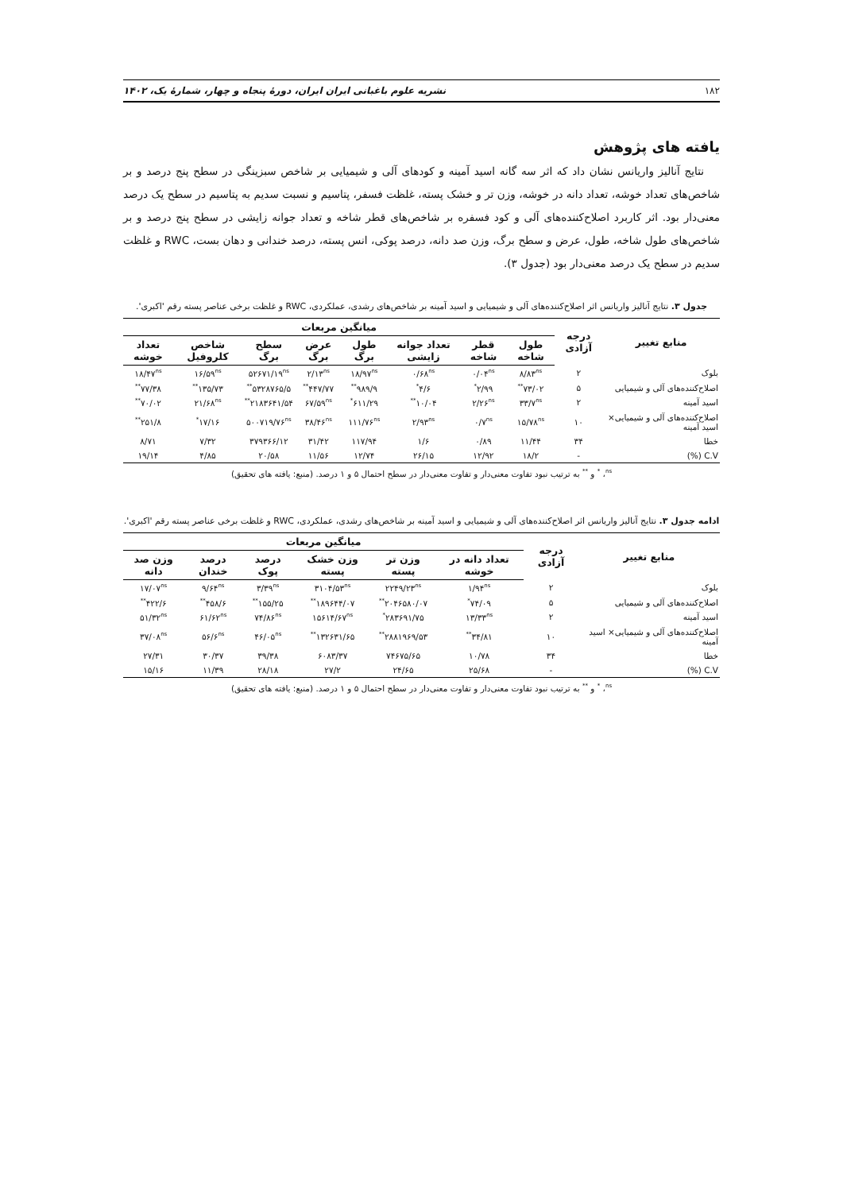۱۸۲ نشریه علوم باغبانی ایران ایران، دورهٔ پنجاه و چهار، شمارهٔ یک، ۱۴۰۲
یافته های پژوهش
نتایج آنالیز واریانس نشان داد که اثر سه گانه اسید آمینه و کودهای آلی و شیمیایی بر شاخص سبزینگی در سطح پنج درصد و بر شاخص‌های تعداد خوشه، تعداد دانه در خوشه، وزن تر و خشک پسته، غلظت فسفر، پتاسیم و نسبت سدیم به پتاسیم در سطح یک درصد معنی‌دار بود. اثر کاربرد اصلاح‌کننده‌های آلی و کود فسفره بر شاخص‌های قطر شاخه و تعداد جوانه زایشی در سطح پنج درصد و بر شاخص‌های طول شاخه، طول، عرض و سطح برگ، وزن صد دانه، درصد پوکی، انس پسته، درصد خندانی و دهان بست، RWC و غلظت سدیم در سطح یک درصد معنی‌دار بود (جدول ۳).
جدول ۳. نتایج آنالیز واریانس اثر اصلاح‌کننده‌های آلی و شیمیایی و اسید آمینه بر شاخص‌های رشدی، عملکردی، RWC و غلظت برخی عناصر پسته رقم 'اکبری'.
| منابع تغییر | درجه آزادی | میانگین مربعات | | | | | | | |
| --- | --- | --- | --- | --- | --- | --- | --- | --- | --- |
| | | طول شاخه | قطر شاخه | تعداد جوانه زایشی | طول برگ | عرض برگ | سطح برگ | شاخص کلروفیل | تعداد خوشه |
| بلوک | ۲ | ۸/۸۳<sup>ns</sup> | ۰/۰۴<sup>ns</sup> | ۰/۶۸<sup>ns</sup> | ۱۸/۹۷<sup>ns</sup> | ۲/۱۳<sup>ns</sup> | ۵۲۶۷۱/۱۹<sup>ns</sup> | ۱۶/۵۹<sup>ns</sup> | ۱۸/۴۷<sup>ns</sup> |
| اصلاح‌کننده‌های آلی و شیمیایی | ۵ | ۷۳/۰۲<sup>**</sup> | ۲/۹۹<sup>*</sup> | ۴/۶<sup>*</sup> | ۹۸۹/۹<sup>**</sup> | ۴۴۷/۷۷<sup>**</sup> | ۵۳۲۸۷۶۵/۵<sup>**</sup> | ۱۳۵/۷۳<sup>**</sup> | ۷۷/۳۸<sup>**</sup> |
| اسید آمینه | ۲ | ۳۳/۷<sup>ns</sup> | ۲/۲۶<sup>ns</sup> | ۱۰/۰۴<sup>**</sup> | ۶۱۱/۲۹<sup>*</sup> | ۶۷/۵۹<sup>ns</sup> | ۲۱۸۳۶۴۱/۵۴<sup>**</sup> | ۲۱/۶۸<sup>ns</sup> | ۷۰/۰۲<sup>**</sup> |
| اصلاح‌کننده‌های آلی و شیمیایی× اسید آمینه | ۱۰ | ۱۵/۷۸<sup>ns</sup> | ۰/۷<sup>ns</sup> | ۲/۹۳<sup>ns</sup> | ۱۱۱/۷۶<sup>ns</sup> | ۳۸/۴۶<sup>ns</sup> | ۵۰۰۷۱۹/۷۶<sup>ns</sup> | ۱۷/۱۶<sup>*</sup> | ۲۵۱/۸<sup>**</sup> |
| خطا | ۳۴ | ۱۱/۴۴ | ۰/۸۹ | ۱/۶ | ۱۱۷/۹۴ | ۳۱/۴۲ | ۳۷۹۳۶۶/۱۲ | ۷/۳۲ | ۸/۷۱ |
| C.V (%) | - | ۱۸/۲ | ۱۲/۹۲ | ۲۶/۱۵ | ۱۲/۷۴ | ۱۱/۵۶ | ۲۰/۵۸ | ۴/۸۵ | ۱۹/۱۴ |
<sup>ns</sup>، <sup>*</sup> و <sup>**</sup> به ترتیب نبود تفاوت معنی‌دار و تفاوت معنی‌دار در سطح احتمال ۵ و ۱ درصد. (منبع: یافته های تحقیق)
ادامه جدول ۳. نتایج آنالیز واریانس اثر اصلاح‌کننده‌های آلی و شیمیایی و اسید آمینه بر شاخص‌های رشدی، عملکردی، RWC و غلظت برخی عناصر پسته رقم 'اکبری'.
| منابع تغییر | درجه آزادی | میانگین مربعات | | | | | |
| --- | --- | --- | --- | --- | --- | --- | --- |
| | | تعداد دانه در خوشه | وزن تر پسته | وزن خشک پسته | درصد پوک | درصد خندان | وزن صد دانه |
| بلوک | ۲ | ۱/۹۴<sup>ns</sup> | ۲۲۴۹/۲۳<sup>ns</sup> | ۳۱۰۴/۵۳<sup>ns</sup> | ۳/۳۹<sup>ns</sup> | ۹/۶۴<sup>ns</sup> | ۱۷/۰۷<sup>ns</sup> |
| اصلاح‌کننده‌های آلی و شیمیایی | ۵ | ۷۴/۰۹<sup>*</sup> | ۲۰۴۶۵۸۰/۰۷<sup>**</sup> | ۱۸۹۶۴۴/۰۷<sup>**</sup> | ۱۵۵/۲۵<sup>**</sup> | ۴۵۸/۶<sup>**</sup> | ۴۲۲/۶<sup>**</sup> |
| اسید آمینه | ۲ | ۱۳/۳۳<sup>ns</sup> | ۲۸۳۶۹۱/۷۵<sup>*</sup> | ۱۵۶۱۴/۶۷<sup>ns</sup> | ۷۴/۸۶<sup>ns</sup> | ۶۱/۶۲<sup>ns</sup> | ۵۱/۳۲<sup>ns</sup> |
| اصلاح‌کننده‌های آلی و شیمیایی× اسید آمینه | ۱۰ | ۳۴/۸۱<sup>**</sup> | ۲۸۸۱۹۶۹/۵۳<sup>**</sup> | ۱۳۲۶۳۱/۶۵<sup>**</sup> | ۴۶/۰۵<sup>ns</sup> | ۵۶/۶<sup>ns</sup> | ۳۷/۰۸<sup>ns</sup> |
| خطا | ۳۴ | ۱۰/۷۸ | ۷۴۶۷۵/۶۵ | ۶۰۸۳/۳۷ | ۳۹/۳۸ | ۳۰/۳۷ | ۲۷/۳۱ |
| C.V (%) | - | ۲۵/۶۸ | ۲۴/۶۵ | ۲۷/۲ | ۲۸/۱۸ | ۱۱/۳۹ | ۱۵/۱۶ |
<sup>ns</sup>، <sup>*</sup> و <sup>**</sup> به ترتیب نبود تفاوت معنی‌دار و تفاوت معنی‌دار در سطح احتمال ۵ و ۱ درصد. (منبع: یافته های تحقیق)